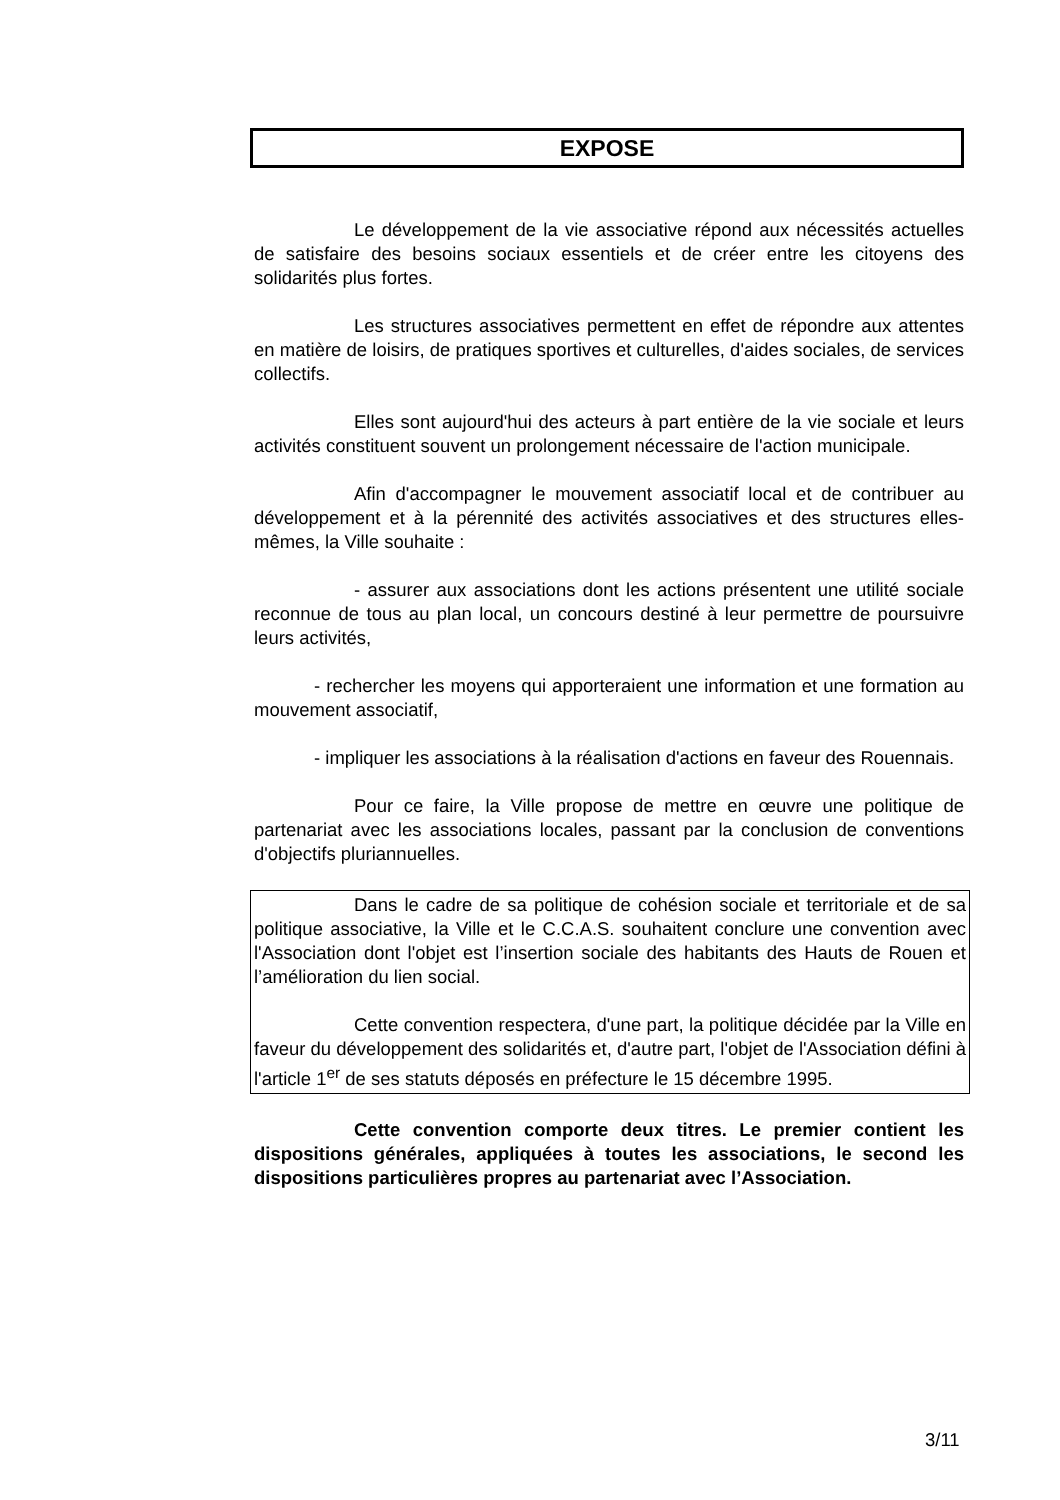EXPOSE
Le développement de la vie associative répond aux nécessités actuelles de satisfaire des besoins sociaux essentiels et de créer entre les citoyens des solidarités plus fortes.
Les structures associatives permettent en effet de répondre aux attentes en matière de loisirs, de pratiques sportives et culturelles, d'aides sociales, de services collectifs.
Elles sont aujourd'hui des acteurs à part entière de la vie sociale et leurs activités constituent souvent un prolongement nécessaire de l'action municipale.
Afin d'accompagner le mouvement associatif local et de contribuer au développement et à la pérennité des activités associatives et des structures elles-mêmes, la Ville souhaite :
- assurer aux associations dont les actions présentent une utilité sociale reconnue de tous au plan local, un concours destiné à leur permettre de poursuivre leurs activités,
- rechercher les moyens qui apporteraient une information et une formation au mouvement associatif,
- impliquer les associations à la réalisation d'actions en faveur des Rouennais.
Pour ce faire, la Ville propose de mettre en œuvre une politique de partenariat avec les associations locales, passant par la conclusion de conventions d'objectifs pluriannuelles.
Dans le cadre de sa politique de cohésion sociale et territoriale et de sa politique associative, la Ville et le C.C.A.S. souhaitent conclure une convention avec l'Association dont l'objet est l’insertion sociale des habitants des Hauts de Rouen et l’amélioration du lien social.
Cette convention respectera, d'une part, la politique décidée par la Ville en faveur du développement des solidarités et, d'autre part, l'objet de l'Association défini à l'article 1<sup>er</sup> de ses statuts déposés en préfecture le 15 décembre 1995.
Cette convention comporte deux titres. Le premier contient les dispositions générales, appliquées à toutes les associations, le second les dispositions particulières propres au partenariat avec l’Association.
3/11